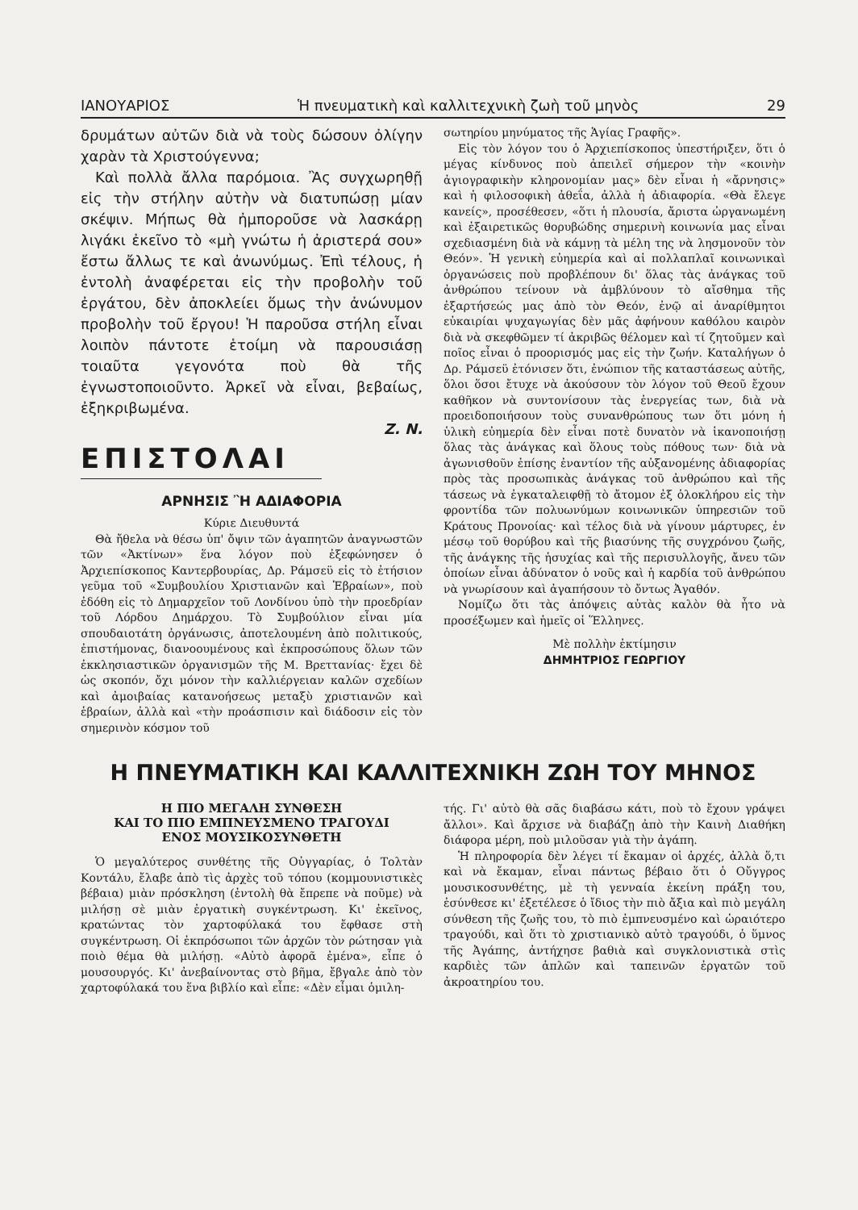ΙΑΝΟΥΑΡΙΟΣ Ἡ πνευματικὴ καὶ καλλιτεχνικὴ ζωὴ τοῦ μηνὸς 29
δρυμάτων αὐτῶν διὰ νὰ τοὺς δώσουν ὀλίγην χαρὰν τὰ Χριστούγεννα;
Καὶ πολλὰ ἄλλα παρόμοια. Ἂς συγχωρηθῇ εἰς τὴν στήλην αὐτὴν νὰ διατυπώσῃ μίαν σκέψιν. Μήπως θὰ ἠμποροῦσε νὰ λασκάρῃ λιγάκι ἐκεῖνο τὸ «μὴ γνώτω ἡ ἀριστερά σου» ἔστω ἄλλως τε καὶ ἀνωνύμως. Ἐπὶ τέλους, ἡ ἐντολὴ ἀναφέρεται εἰς τὴν προβολὴν τοῦ ἐργάτου, δὲν ἀποκλείει ὅμως τὴν ἀνώνυμον προβολὴν τοῦ ἔργου! Ἡ παροῦσα στήλη εἶναι λοιπὸν πάντοτε ἑτοίμη νὰ παρουσιάσῃ τοιαῦτα γεγονότα ποὺ θὰ τῆς ἐγνωστοποιοῦντο. Ἀρκεῖ νὰ εἶναι, βεβαίως, ἐξηκριβωμένα.
Ζ. Ν.
ΕΠΙΣΤΟΛΑΙ
ΑΡΝΗΣΙΣ Ἢ ΑΔΙΑΦΟΡΙΑ
Κύριε Διευθυντά
Θὰ ἤθελα νὰ θέσω ὑπ' ὄψιν τῶν ἀγαπητῶν ἀναγνωστῶν τῶν «Ἀκτίνων» ἕνα λόγον ποὺ ἐξεφώνησεν ὁ Ἀρχιεπίσκοπος Καντερβουρίας, Δρ. Ράμσεϋ εἰς τὸ ἐτήσιον γεῦμα τοῦ «Συμβουλίου Χριστιανῶν καὶ Ἑβραίων», ποὺ ἐδόθη εἰς τὸ Δημαρχεῖον τοῦ Λονδίνου ὑπὸ τὴν προεδρίαν τοῦ Λόρδου Δημάρχου. Τὸ Συμβούλιον εἶναι μία σπουδαιοτάτη ὀργάνωσις, ἀποτελουμένη ἀπὸ πολιτικούς, ἐπιστήμονας, διανοουμένους καὶ ἐκπροσώπους ὅλων τῶν ἐκκλησιαστικῶν ὀργανισμῶν τῆς Μ. Βρεττανίας· ἔχει δὲ ὡς σκοπόν, ὄχι μόνον τὴν καλλιέργειαν καλῶν σχεδίων καὶ ἀμοιβαίας κατανοήσεως μεταξὺ χριστιανῶν καὶ ἑβραίων, ἀλλὰ καὶ «τὴν προάσπισιν καὶ διάδοσιν εἰς τὸν σημερινὸν κόσμον τοῦ
σωτηρίου μηνύματος τῆς Ἁγίας Γραφῆς».
Εἰς τὸν λόγον του ὁ Ἀρχιεπίσκοπος ὑπεστήριξεν, ὅτι ὁ μέγας κίνδυνος ποὺ ἀπειλεῖ σήμερον τὴν «κοινὴν ἁγιογραφικὴν κληρονομίαν μας» δὲν εἶναι ἡ «ἄρνησις» καὶ ἡ φιλοσοφικὴ ἀθεΐα, ἀλλὰ ἡ ἀδιαφορία. «Θὰ ἔλεγε κανείς», προσέθεσεν, «ὅτι ἡ πλουσία, ἄριστα ὠργανωμένη καὶ ἐξαιρετικῶς θορυβώδης σημερινὴ κοινωνία μας εἶναι σχεδιασμένη διὰ νὰ κάμνῃ τὰ μέλη της νὰ λησμονοῦν τὸν Θεόν». Ἡ γενικὴ εὐημερία καὶ αἱ πολλαπλαῖ κοινωνικαὶ ὀργανώσεις ποὺ προβλέπουν δι' ὅλας τὰς ἀνάγκας τοῦ ἀνθρώπου τείνουν νὰ ἀμβλύνουν τὸ αἴσθημα τῆς ἐξαρτήσεώς μας ἀπὸ τὸν Θεόν, ἐνῷ αἱ ἀναρίθμητοι εὐκαιρίαι ψυχαγωγίας δὲν μᾶς ἀφήνουν καθόλου καιρὸν διὰ νὰ σκεφθῶμεν τί ἀκριβῶς θέλομεν καὶ τί ζητοῦμεν καὶ ποῖος εἶναι ὁ προορισμός μας εἰς τὴν ζωήν. Καταλήγων ὁ Δρ. Ράμσεϋ ἐτόνισεν ὅτι, ἐνώπιον τῆς καταστάσεως αὐτῆς, ὅλοι ὅσοι ἔτυχε νὰ ἀκούσουν τὸν λόγον τοῦ Θεοῦ ἔχουν καθῆκον νὰ συντονίσουν τὰς ἐνεργείας των, διὰ νὰ προειδοποιήσουν τοὺς συνανθρώπους των ὅτι μόνη ἡ ὑλικὴ εὐημερία δὲν εἶναι ποτὲ δυνατὸν νὰ ἱκανοποιήσῃ ὅλας τὰς ἀνάγκας καὶ ὅλους τοὺς πόθους των· διὰ νὰ ἀγωνισθοῦν ἐπίσης ἐναντίον τῆς αὐξανομένης ἀδιαφορίας πρὸς τὰς προσωπικὰς ἀνάγκας τοῦ ἀνθρώπου καὶ τῆς τάσεως νὰ ἐγκαταλειφθῇ τὸ ἄτομον ἐξ ὁλοκλήρου εἰς τὴν φροντίδα τῶν πολυωνύμων κοινωνικῶν ὑπηρεσιῶν τοῦ Κράτους Προνοίας· καὶ τέλος διὰ νὰ γίνουν μάρτυρες, ἐν μέσῳ τοῦ θορύβου καὶ τῆς βιασύνης τῆς συγχρόνου ζωῆς, τῆς ἀνάγκης τῆς ἡσυχίας καὶ τῆς περισυλλογῆς, ἄνευ τῶν ὁποίων εἶναι ἀδύνατον ὁ νοῦς καὶ ἡ καρδία τοῦ ἀνθρώπου νὰ γνωρίσουν καὶ ἀγαπήσουν τὸ ὄντως Ἀγαθόν.
Νομίζω ὅτι τὰς ἀπόψεις αὐτὰς καλὸν θὰ ἦτο νὰ προσέξωμεν καὶ ἡμεῖς οἱ Ἕλληνες.
Μὲ πολλὴν ἐκτίμησιν
ΔΗΜΗΤΡΙΟΣ ΓΕΩΡΓΙΟΥ
Η ΠΝΕΥΜΑΤΙΚΗ ΚΑΙ ΚΑΛΛΙΤΕΧΝΙΚΗ ΖΩΗ ΤΟΥ ΜΗΝΟΣ
Η ΠΙΟ ΜΕΓΑΛΗ ΣΥΝΘΕΣΗ
ΚΑΙ ΤΟ ΠΙΟ ΕΜΠΝΕΥΣΜΕΝΟ ΤΡΑΓΟΥΔΙ
ΕΝΟΣ ΜΟΥΣΙΚΟΣΥΝΘΕΤΗ
Ὁ μεγαλύτερος συνθέτης τῆς Οὐγγαρίας, ὁ Τολτὰν Κοντάλυ, ἔλαβε ἀπὸ τὶς ἀρχὲς τοῦ τόπου (κομμουνιστικὲς βέβαια) μιὰν πρόσκληση (ἐντολὴ θὰ ἔπρεπε νὰ ποῦμε) νὰ μιλήσῃ σὲ μιὰν ἐργατικὴ συγκέντρωση. Κι' ἐκεῖνος, κρατώντας τὸν χαρτοφύλακά του ἔφθασε στὴ συγκέντρωση. Οἱ ἐκπρόσωποι τῶν ἀρχῶν τὸν ρώτησαν γιὰ ποιὸ θέμα θὰ μιλήσῃ. «Αὐτὸ ἀφορᾶ ἐμένα», εἶπε ὁ μουσουργός. Κι' ἀνεβαίνοντας στὸ βῆμα, ἔβγαλε ἀπὸ τὸν χαρτοφύλακά του ἕνα βιβλίο καὶ εἶπε: «Δὲν εἶμαι ὁμιλη-
τής. Γι' αὐτὸ θὰ σᾶς διαβάσω κάτι, ποὺ τὸ ἔχουν γράψει ἄλλοι». Καὶ ἄρχισε νὰ διαβάζῃ ἀπὸ τὴν Καινὴ Διαθήκη διάφορα μέρη, ποὺ μιλοῦσαν γιὰ τὴν ἀγάπη.
Ἡ πληροφορία δὲν λέγει τί ἔκαμαν οἱ ἀρχές, ἀλλὰ ὅ,τι καὶ νὰ ἔκαμαν, εἶναι πάντως βέβαιο ὅτι ὁ Οὔγγρος μουσικοσυνθέτης, μὲ τὴ γενναία ἐκείνη πράξη του, ἐσύνθεσε κι' ἐξετέλεσε ὁ ἴδιος τὴν πιὸ ἄξια καὶ πιὸ μεγάλη σύνθεση τῆς ζωῆς του, τὸ πιὸ ἐμπνευσμένο καὶ ὡραιότερο τραγούδι, καὶ ὅτι τὸ χριστιανικὸ αὐτὸ τραγούδι, ὁ ὕμνος τῆς Ἀγάπης, ἀντήχησε βαθιὰ καὶ συγκλονιστικὰ στὶς καρδιὲς τῶν ἁπλῶν καὶ ταπεινῶν ἐργατῶν τοῦ ἀκροατηρίου του.